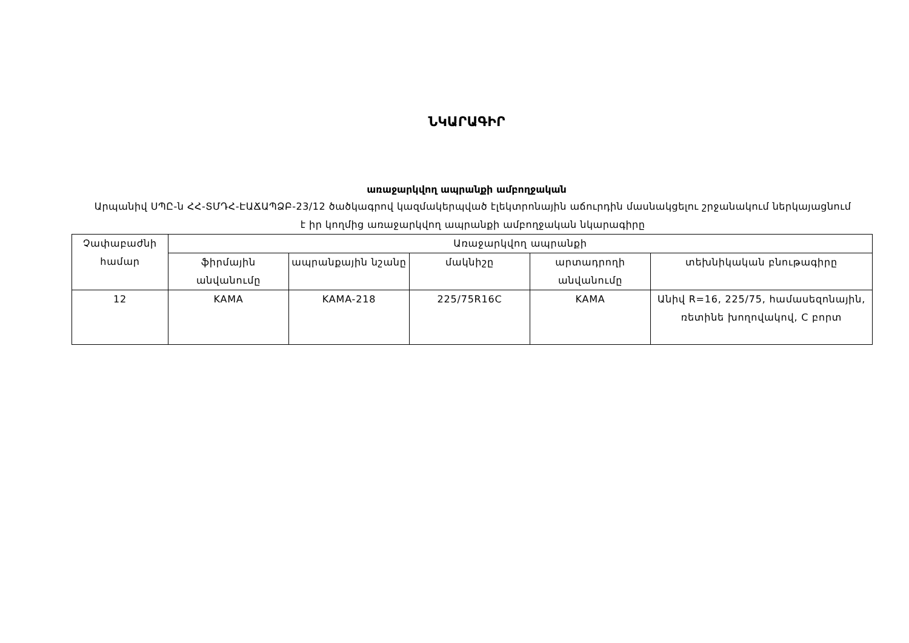ՆԿԱՐԱԳԻՐ
առաջարկվող ապրանքի ամբողջական
Արպանիվ ՍՊԸ-ն ՀՀ-ՏՄԴՀ-ԷԱՃԱՊՁԲ-23/12 ծածկագրով կազմակերպված էլեկտրոնային աճուրդին մասնակցելու շրջանակում ներկայացնում է իր կողմից առաջարկվող ապրանքի ամբողջական նկարագիրը
| Չափաբաժնի համար | Առաջարկվող ապրանքի | | | | |
| --- | --- | --- | --- | --- | --- |
| | ֆիրմային անվանումը | ապրանքային նշանը | մակնիշը | արտադրողի անվանումը | տեխնիկական բնութագիրը |
| 12 | KAMA | KAMA-218 | 225/75R16C | KAMA | Անիվ R=16, 225/75, համասեզոնային, ռետինե խողովակով, C բորտ |